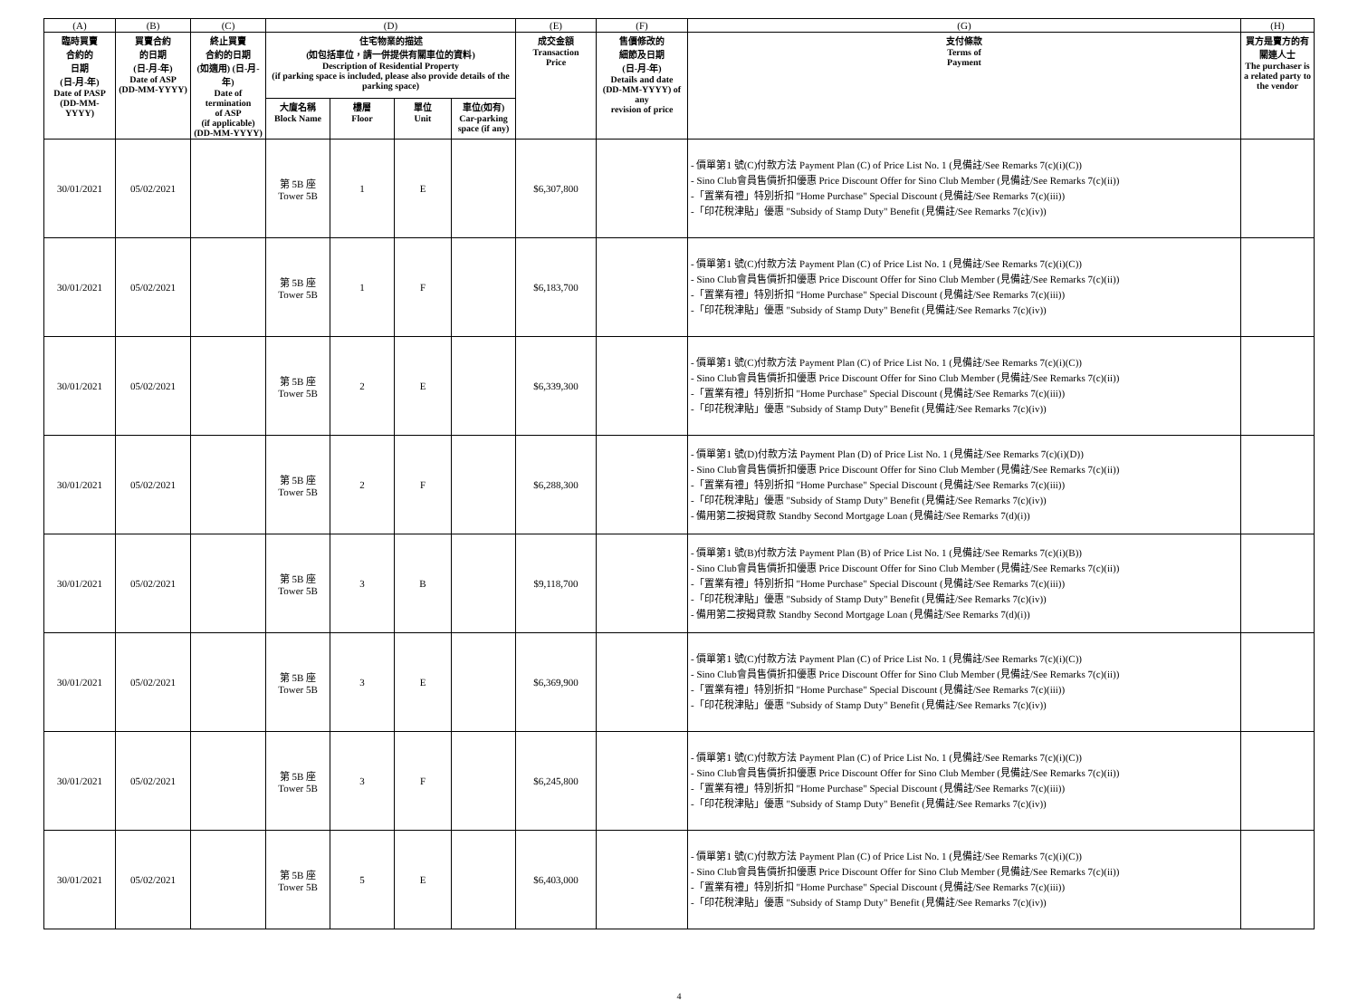| (A) | (B) | (C) | (D) | | | | (E) | (F) | (G) | (H) |
| --- | --- | --- | --- | --- | --- | --- | --- | --- | --- | --- |
| 臨時買賣 合約的 日期 (日-月-年) Date of PASP (DD-MM-YYYY) | 買賣合約 的日期 (日-月-年) Date of ASP (DD-MM-YYYY) | 終止買賣 合約的日期 (如適用) (日-月-年) Date of termination of ASP (if applicable) (DD-MM-YYYY) | 住宅物業的描述 (如包括車位，請一併提供有關車位的資料) Description of Residential Property (if parking space is included, please also provide details of the parking space) | | | | 成交金額 Transaction Price | 售價修改的 細節及日期 (日-月-年) Details and date (DD-MM-YYYY) of any revision of price | 支付條款 Terms of Payment | 買方是賣方的有關連人士 The purchaser is a related party to the vendor |
| | | | 大廈名稱 Block Name | 樓層 Floor | 單位 Unit | 車位(如有) Car-parking space (if any) | | | | |
| 30/01/2021 | 05/02/2021 | | 第 5B 座 Tower 5B | 1 | E | | $6,307,800 | | - 價單第1 號(C)付款方法 Payment Plan (C) of Price List No. 1 (見備註/See Remarks 7(c)(i)(C)) - Sino Club會員售價折扣優惠 Price Discount Offer for Sino Club Member (見備註/See Remarks 7(c)(ii)) -「置業有禮」特別折扣 "Home Purchase" Special Discount (見備註/See Remarks 7(c)(iii)) -「印花稅津貼」優惠 "Subsidy of Stamp Duty" Benefit (見備註/See Remarks 7(c)(iv)) | |
| 30/01/2021 | 05/02/2021 | | 第 5B 座 Tower 5B | 1 | F | | $6,183,700 | | - 價單第1 號(C)付款方法 Payment Plan (C) of Price List No. 1 (見備註/See Remarks 7(c)(i)(C)) - Sino Club會員售價折扣優惠 Price Discount Offer for Sino Club Member (見備註/See Remarks 7(c)(ii)) -「置業有禮」特別折扣 "Home Purchase" Special Discount (見備註/See Remarks 7(c)(iii)) -「印花稅津貼」優惠 "Subsidy of Stamp Duty" Benefit (見備註/See Remarks 7(c)(iv)) | |
| 30/01/2021 | 05/02/2021 | | 第 5B 座 Tower 5B | 2 | E | | $6,339,300 | | - 價單第1 號(C)付款方法 Payment Plan (C) of Price List No. 1 (見備註/See Remarks 7(c)(i)(C)) - Sino Club會員售價折扣優惠 Price Discount Offer for Sino Club Member (見備註/See Remarks 7(c)(ii)) -「置業有禮」特別折扣 "Home Purchase" Special Discount (見備註/See Remarks 7(c)(iii)) -「印花稅津貼」優惠 "Subsidy of Stamp Duty" Benefit (見備註/See Remarks 7(c)(iv)) | |
| 30/01/2021 | 05/02/2021 | | 第 5B 座 Tower 5B | 2 | F | | $6,288,300 | | - 價單第1 號(D)付款方法 Payment Plan (D) of Price List No. 1 (見備註/See Remarks 7(c)(i)(D)) - Sino Club會員售價折扣優惠 Price Discount Offer for Sino Club Member (見備註/See Remarks 7(c)(ii)) -「置業有禮」特別折扣 "Home Purchase" Special Discount (見備註/See Remarks 7(c)(iii)) -「印花稅津貼」優惠 "Subsidy of Stamp Duty" Benefit (見備註/See Remarks 7(c)(iv)) - 備用第二按揭貸款 Standby Second Mortgage Loan (見備註/See Remarks 7(d)(i)) | |
| 30/01/2021 | 05/02/2021 | | 第 5B 座 Tower 5B | 3 | B | | $9,118,700 | | - 價單第1 號(B)付款方法 Payment Plan (B) of Price List No. 1 (見備註/See Remarks 7(c)(i)(B)) - Sino Club會員售價折扣優惠 Price Discount Offer for Sino Club Member (見備註/See Remarks 7(c)(ii)) -「置業有禮」特別折扣 "Home Purchase" Special Discount (見備註/See Remarks 7(c)(iii)) -「印花稅津貼」優惠 "Subsidy of Stamp Duty" Benefit (見備註/See Remarks 7(c)(iv)) - 備用第二按揭貸款 Standby Second Mortgage Loan (見備註/See Remarks 7(d)(i)) | |
| 30/01/2021 | 05/02/2021 | | 第 5B 座 Tower 5B | 3 | E | | $6,369,900 | | - 價單第1 號(C)付款方法 Payment Plan (C) of Price List No. 1 (見備註/See Remarks 7(c)(i)(C)) - Sino Club會員售價折扣優惠 Price Discount Offer for Sino Club Member (見備註/See Remarks 7(c)(ii)) -「置業有禮」特別折扣 "Home Purchase" Special Discount (見備註/See Remarks 7(c)(iii)) -「印花稅津貼」優惠 "Subsidy of Stamp Duty" Benefit (見備註/See Remarks 7(c)(iv)) | |
| 30/01/2021 | 05/02/2021 | | 第 5B 座 Tower 5B | 3 | F | | $6,245,800 | | - 價單第1 號(C)付款方法 Payment Plan (C) of Price List No. 1 (見備註/See Remarks 7(c)(i)(C)) - Sino Club會員售價折扣優惠 Price Discount Offer for Sino Club Member (見備註/See Remarks 7(c)(ii)) -「置業有禮」特別折扣 "Home Purchase" Special Discount (見備註/See Remarks 7(c)(iii)) -「印花稅津貼」優惠 "Subsidy of Stamp Duty" Benefit (見備註/See Remarks 7(c)(iv)) | |
| 30/01/2021 | 05/02/2021 | | 第 5B 座 Tower 5B | 5 | E | | $6,403,000 | | - 價單第1 號(C)付款方法 Payment Plan (C) of Price List No. 1 (見備註/See Remarks 7(c)(i)(C)) - Sino Club會員售價折扣優惠 Price Discount Offer for Sino Club Member (見備註/See Remarks 7(c)(ii)) -「置業有禮」特別折扣 "Home Purchase" Special Discount (見備註/See Remarks 7(c)(iii)) -「印花稅津貼」優惠 "Subsidy of Stamp Duty" Benefit (見備註/See Remarks 7(c)(iv)) | |
4